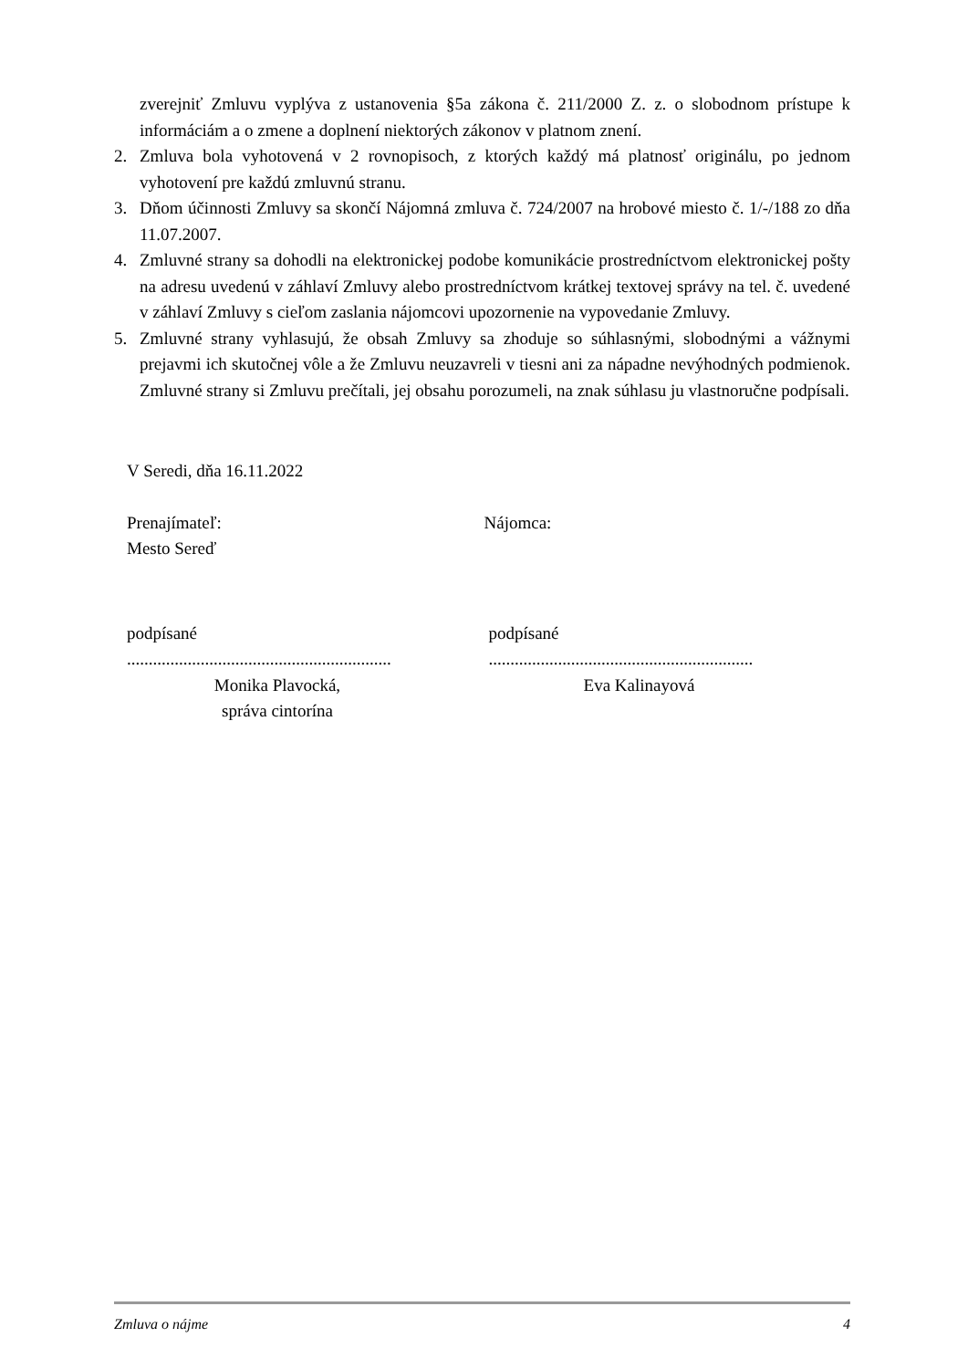zverejniť Zmluvu vyplýva z ustanovenia §5a zákona č. 211/2000 Z. z. o slobodnom prístupe k informáciám a o zmene a doplnení niektorých zákonov v platnom znení.
2. Zmluva bola vyhotovená v 2 rovnopisoch, z ktorých každý má platnosť originálu, po jednom vyhotovení pre každú zmluvnú stranu.
3. Dňom účinnosti Zmluvy sa skončí Nájomná zmluva č. 724/2007 na hrobové miesto č. 1/-/188 zo dňa 11.07.2007.
4. Zmluvné strany sa dohodli na elektronickej podobe komunikácie prostredníctvom elektronickej pošty na adresu uvedenú v záhlaví Zmluvy alebo prostredníctvom krátkej textovej správy na tel. č. uvedené v záhlaví Zmluvy s cieľom zaslania nájomcovi upozornenie na vypovedanie Zmluvy.
5. Zmluvné strany vyhlasujú, že obsah Zmluvy sa zhoduje so súhlasnými, slobodnými a vážnymi prejavmi ich skutočnej vôle a že Zmluvu neuzavreli v tiesni ani za nápadne nevýhodných podmienok. Zmluvné strany si Zmluvu prečítali, jej obsahu porozumeli, na znak súhlasu ju vlastnoručne podpísali.
V Seredi, dňa 16.11.2022
Prenajímateľ:
Mesto Sereď
Nájomca:
podpísané
.............................................................
Monika Plavocká,
správa cintorína
podpísané
.............................................................
Eva Kalinayová
Zmluva o nájme 4